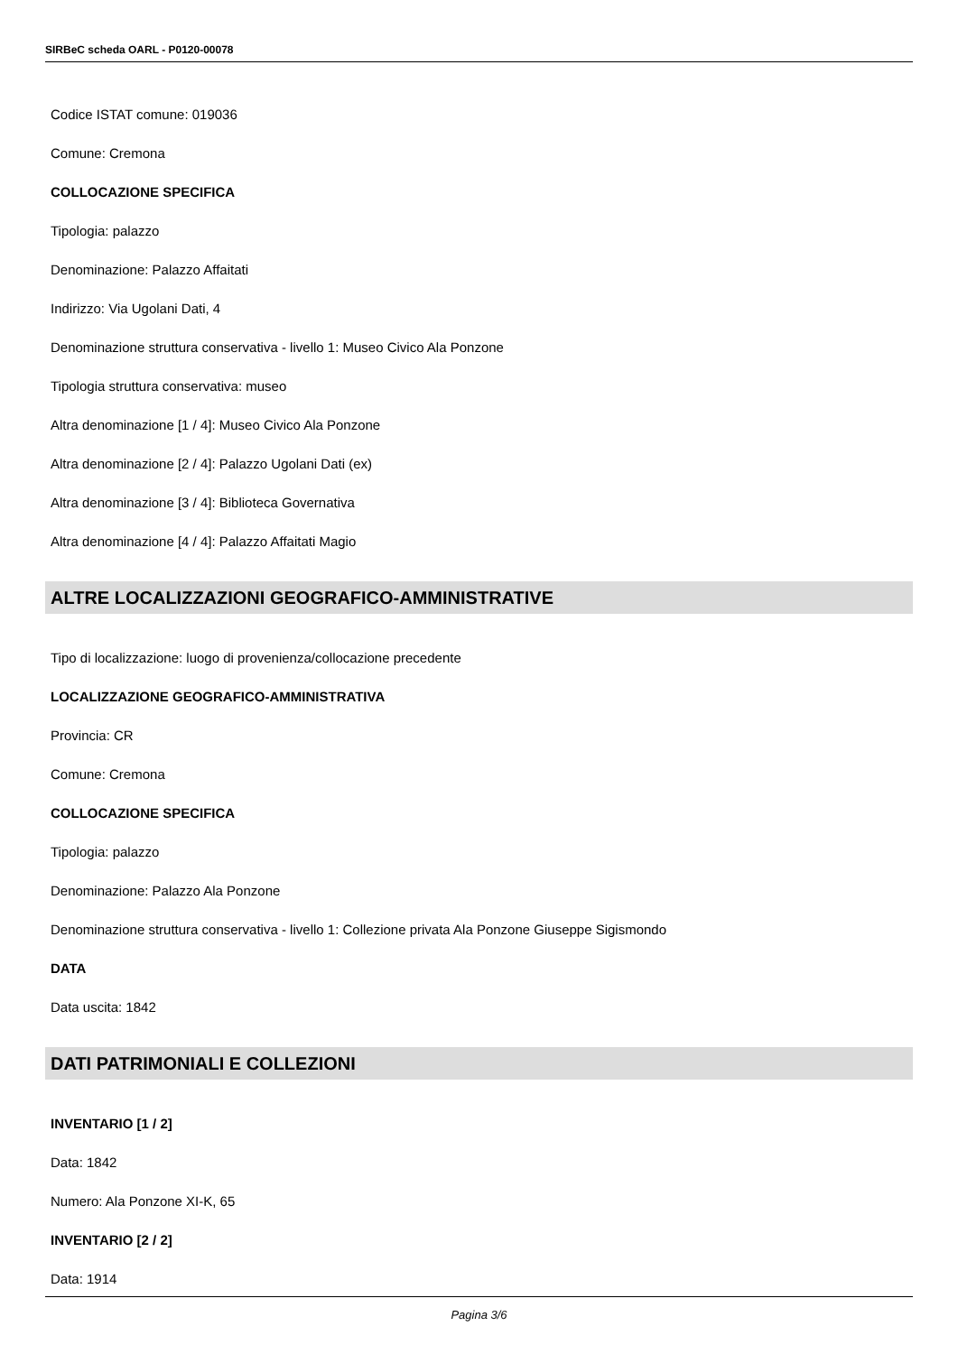SIRBeC scheda OARL - P0120-00078
Codice ISTAT comune: 019036
Comune: Cremona
COLLOCAZIONE SPECIFICA
Tipologia: palazzo
Denominazione: Palazzo Affaitati
Indirizzo: Via Ugolani Dati, 4
Denominazione struttura conservativa - livello 1: Museo Civico Ala Ponzone
Tipologia struttura conservativa: museo
Altra denominazione [1 / 4]: Museo Civico Ala Ponzone
Altra denominazione [2 / 4]: Palazzo Ugolani Dati (ex)
Altra denominazione [3 / 4]: Biblioteca Governativa
Altra denominazione [4 / 4]: Palazzo Affaitati Magio
ALTRE LOCALIZZAZIONI GEOGRAFICO-AMMINISTRATIVE
Tipo di localizzazione: luogo di provenienza/collocazione precedente
LOCALIZZAZIONE GEOGRAFICO-AMMINISTRATIVA
Provincia: CR
Comune: Cremona
COLLOCAZIONE SPECIFICA
Tipologia: palazzo
Denominazione: Palazzo Ala Ponzone
Denominazione struttura conservativa - livello 1: Collezione privata Ala Ponzone Giuseppe Sigismondo
DATA
Data uscita: 1842
DATI PATRIMONIALI E COLLEZIONI
INVENTARIO [1 / 2]
Data: 1842
Numero: Ala Ponzone XI-K, 65
INVENTARIO [2 / 2]
Data: 1914
Pagina 3/6